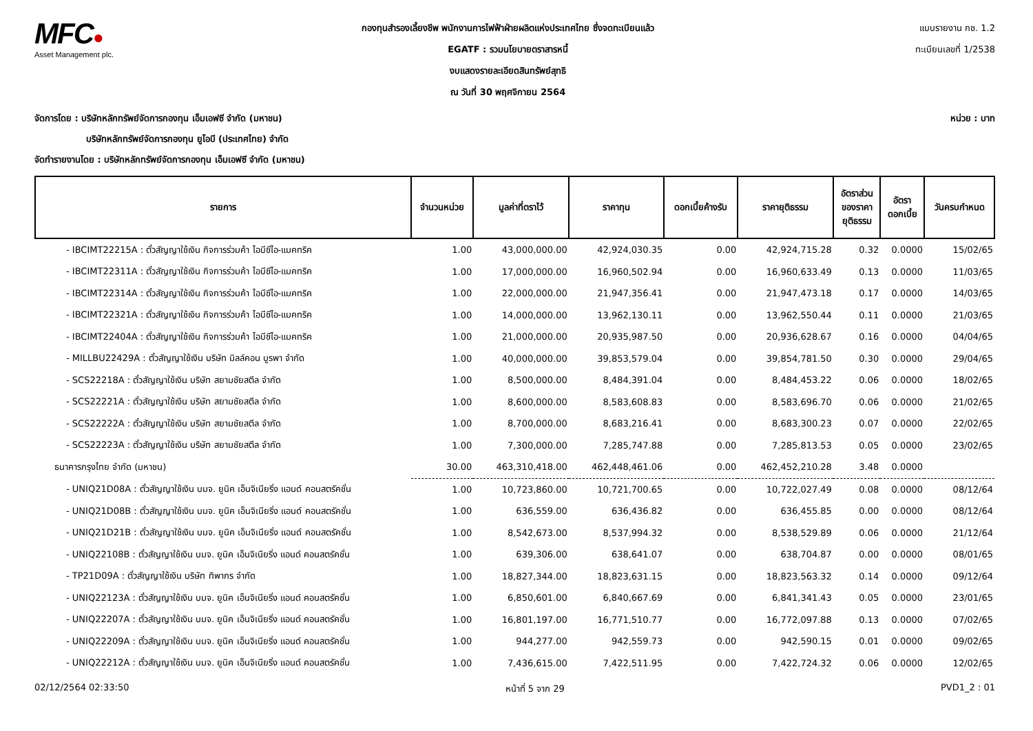MFC●
Asset Management plc.
กองทุนสำรองเลี้ยงชีพ พนักงานการไฟฟ้าฝ่ายผลิตแห่งประเทศไทย ซึ่งจดทะเบียนแล้ว
EGATF : รวมนโยบายตราสารหนี้
งบแสดงรายละเอียดสินทรัพย์สุทธิ
ณ วันที่ 30 พฤศจิกายน 2564
แบบรายงาน กช. 1.2
ทะเบียนเลขที่ 1/2538
จัดการโดย : บริษัทหลักทรัพย์จัดการกองทุน เอ็มเอฟซี จำกัด (มหาชน)
บริษัทหลักทรัพย์จัดการกองทุน ยูโอบี (ประเทศไทย) จำกัด
จัดทำรายงานโดย : บริษัทหลักทรัพย์จัดการกองทุน เอ็มเอฟซี จำกัด (มหาชน)
หน่วย : บาท
| รายการ | จำนวนหน่วย | มูลค่าที่ตราไว้ | ราคาทุน | ดอกเบี้ยค้างรับ | ราคายุติธรรม | อัตราส่วน ของราคา ยุติธรรม | อัตรา ดอกเบี้ย | วันครบกำหนด |
| --- | --- | --- | --- | --- | --- | --- | --- | --- |
| - IBCIMT22215A : ตั๋วสัญญาใช้เงิน กิจการร่วมค้า ไอบีซีไอ-แมคทริค | 1.00 | 43,000,000.00 | 42,924,030.35 | 0.00 | 42,924,715.28 | 0.32 | 0.0000 | 15/02/65 |
| - IBCIMT22311A : ตั๋วสัญญาใช้เงิน กิจการร่วมค้า ไอบีซีไอ-แมคทริค | 1.00 | 17,000,000.00 | 16,960,502.94 | 0.00 | 16,960,633.49 | 0.13 | 0.0000 | 11/03/65 |
| - IBCIMT22314A : ตั๋วสัญญาใช้เงิน กิจการร่วมค้า ไอบีซีไอ-แมคทริค | 1.00 | 22,000,000.00 | 21,947,356.41 | 0.00 | 21,947,473.18 | 0.17 | 0.0000 | 14/03/65 |
| - IBCIMT22321A : ตั๋วสัญญาใช้เงิน กิจการร่วมค้า ไอบีซีไอ-แมคทริค | 1.00 | 14,000,000.00 | 13,962,130.11 | 0.00 | 13,962,550.44 | 0.11 | 0.0000 | 21/03/65 |
| - IBCIMT22404A : ตั๋วสัญญาใช้เงิน กิจการร่วมค้า ไอบีซีไอ-แมคทริค | 1.00 | 21,000,000.00 | 20,935,987.50 | 0.00 | 20,936,628.67 | 0.16 | 0.0000 | 04/04/65 |
| - MILLBU22429A : ตั๋วสัญญาใช้เงิน บริษัท มิลล์คอน บูรพา จำกัด | 1.00 | 40,000,000.00 | 39,853,579.04 | 0.00 | 39,854,781.50 | 0.30 | 0.0000 | 29/04/65 |
| - SCS22218A : ตั๋วสัญญาใช้เงิน บริษัท สยามชัยสตีล จำกัด | 1.00 | 8,500,000.00 | 8,484,391.04 | 0.00 | 8,484,453.22 | 0.06 | 0.0000 | 18/02/65 |
| - SCS22221A : ตั๋วสัญญาใช้เงิน บริษัท สยามชัยสตีล จำกัด | 1.00 | 8,600,000.00 | 8,583,608.83 | 0.00 | 8,583,696.70 | 0.06 | 0.0000 | 21/02/65 |
| - SCS22222A : ตั๋วสัญญาใช้เงิน บริษัท สยามชัยสตีล จำกัด | 1.00 | 8,700,000.00 | 8,683,216.41 | 0.00 | 8,683,300.23 | 0.07 | 0.0000 | 22/02/65 |
| - SCS22223A : ตั๋วสัญญาใช้เงิน บริษัท สยามชัยสตีล จำกัด | 1.00 | 7,300,000.00 | 7,285,747.88 | 0.00 | 7,285,813.53 | 0.05 | 0.0000 | 23/02/65 |
| ธนาคารกรุงไทย จำกัด (มหาชน) | 30.00 | 463,310,418.00 | 462,448,461.06 | 0.00 | 462,452,210.28 | 3.48 | 0.0000 | |
| - UNIQ21D08A : ตั๋วสัญญาใช้เงิน บมจ. ยูนิค เอ็นจิเนียริ่ง แอนด์ คอนสตรัคชั่น | 1.00 | 10,723,860.00 | 10,721,700.65 | 0.00 | 10,722,027.49 | 0.08 | 0.0000 | 08/12/64 |
| - UNIQ21D08B : ตั๋วสัญญาใช้เงิน บมจ. ยูนิค เอ็นจิเนียริ่ง แอนด์ คอนสตรัคชั่น | 1.00 | 636,559.00 | 636,436.82 | 0.00 | 636,455.85 | 0.00 | 0.0000 | 08/12/64 |
| - UNIQ21D21B : ตั๋วสัญญาใช้เงิน บมจ. ยูนิค เอ็นจิเนียริ่ง แอนด์ คอนสตรัคชั่น | 1.00 | 8,542,673.00 | 8,537,994.32 | 0.00 | 8,538,529.89 | 0.06 | 0.0000 | 21/12/64 |
| - UNIQ22108B : ตั๋วสัญญาใช้เงิน บมจ. ยูนิค เอ็นจิเนียริ่ง แอนด์ คอนสตรัคชั่น | 1.00 | 639,306.00 | 638,641.07 | 0.00 | 638,704.87 | 0.00 | 0.0000 | 08/01/65 |
| - TP21D09A : ตั๋วสัญญาใช้เงิน บริษัท ทิพากร จำกัด | 1.00 | 18,827,344.00 | 18,823,631.15 | 0.00 | 18,823,563.32 | 0.14 | 0.0000 | 09/12/64 |
| - UNIQ22123A : ตั๋วสัญญาใช้เงิน บมจ. ยูนิค เอ็นจิเนียริ่ง แอนด์ คอนสตรัคชั่น | 1.00 | 6,850,601.00 | 6,840,667.69 | 0.00 | 6,841,341.43 | 0.05 | 0.0000 | 23/01/65 |
| - UNIQ22207A : ตั๋วสัญญาใช้เงิน บมจ. ยูนิค เอ็นจิเนียริ่ง แอนด์ คอนสตรัคชั่น | 1.00 | 16,801,197.00 | 16,771,510.77 | 0.00 | 16,772,097.88 | 0.13 | 0.0000 | 07/02/65 |
| - UNIQ22209A : ตั๋วสัญญาใช้เงิน บมจ. ยูนิค เอ็นจิเนียริ่ง แอนด์ คอนสตรัคชั่น | 1.00 | 944,277.00 | 942,559.73 | 0.00 | 942,590.15 | 0.01 | 0.0000 | 09/02/65 |
| - UNIQ22212A : ตั๋วสัญญาใช้เงิน บมจ. ยูนิค เอ็นจิเนียริ่ง แอนด์ คอนสตรัคชั่น | 1.00 | 7,436,615.00 | 7,422,511.95 | 0.00 | 7,422,724.32 | 0.06 | 0.0000 | 12/02/65 |
02/12/2564 02:33:50 หน้าที่ 5 จาก 29 PVD1_2 : 01